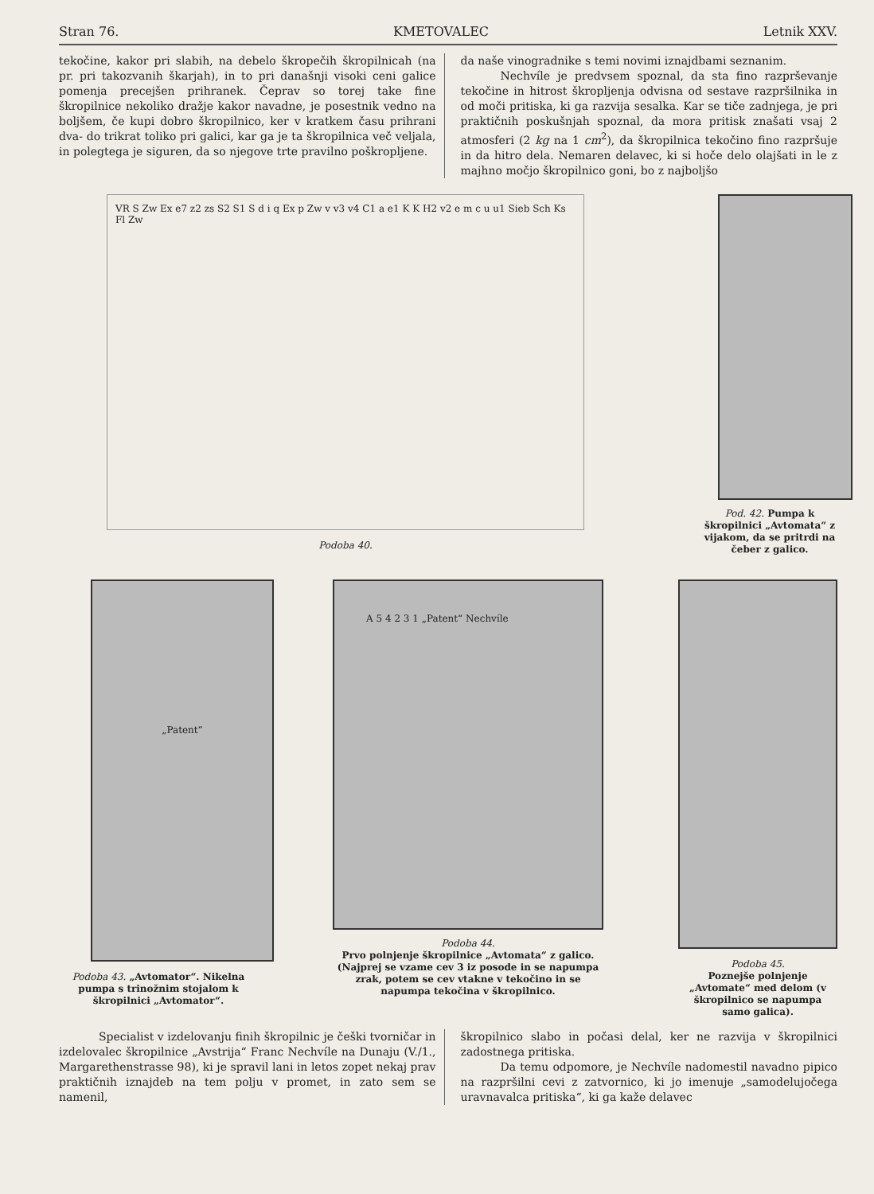Stran 76. KMETOVALEC Letnik XXV.
tekočine, kakor pri slabih, na debelo škropečih škropilnicah (na pr. pri takozvanih škarjah), in to pri današnji visoki ceni galice pomenja precejšen prihranek. Čeprav so torej take fine škropilnice nekoliko dražje kakor navadne, je posestnik vedno na boljšem, če kupi dobro škropilnico, ker v kratkem času prihrani dva- do trikrat toliko pri galici, kar ga je ta škropilnica več veljala, in polegtega je siguren, da so njegove trte pravilno poškropljene.
da naše vinogradnike s temi novimi iznajdbami seznanim.
Nechvíle je predvsem spoznal, da sta fino razprševanje tekočine in hitrost škropljenja odvisna od sestave razpršilnika in od moči pritiska, ki ga razvija sesalka. Kar se tiče zadnjega, je pri praktičnih poskušnjah spoznal, da mora pritisk znašati vsaj 2 atmosferi (2 kg na 1 cm<sup>2</sup>), da škropilnica tekočino fino razpršuje in da hitro dela. Nemaren delavec, ki si hoče delo olajšati in le z majhno močjo škropilnico goni, bo z najboljšo
VR S Zw Ex e7 z2 zs S2 S1 S d i q Ex p Zw v v3 v4 C1 a e1 K K H2 v2 e m c u u1 Sieb Sch Ks Fl Zw
Podoba 40.
Pod. 42. Pumpa k škropilnici „Avtomata“ z vijakom, da se pritrdi na čeber z galico.
„Patent“
Podoba 43. „Avtomator“. Nikelna pumpa s trinožnim stojalom k škropilnici „Avtomator“.
A 5 4 2 3 1 „Patent“ Nechvíle
Podoba 44.
Prvo polnjenje škropilnice „Avtomata“ z galico. (Najprej se vzame cev 3 iz posode in se napumpa zrak, potem se cev vtakne v tekočino in se napumpa tekočina v škropilnico.
Podoba 45.
Poznejše polnjenje „Avtomate“ med delom (v škropilnico se napumpa samo galica).
Specialist v izdelovanju finih škropilnic je češki tvorničar in izdelovalec škropilnice „Avstrija“ Franc Nechvíle na Dunaju (V./1., Margarethenstrasse 98), ki je spravil lani in letos zopet nekaj prav praktičnih iznajdeb na tem polju v promet, in zato sem se namenil,
škropilnico slabo in počasi delal, ker ne razvija v škropilnici zadostnega pritiska.
Da temu odpomore, je Nechvíle nadomestil navadno pipico na razpršilni cevi z zatvornico, ki jo imenuje „samodelujočega uravnavalca pritiska“, ki ga kaže delavec